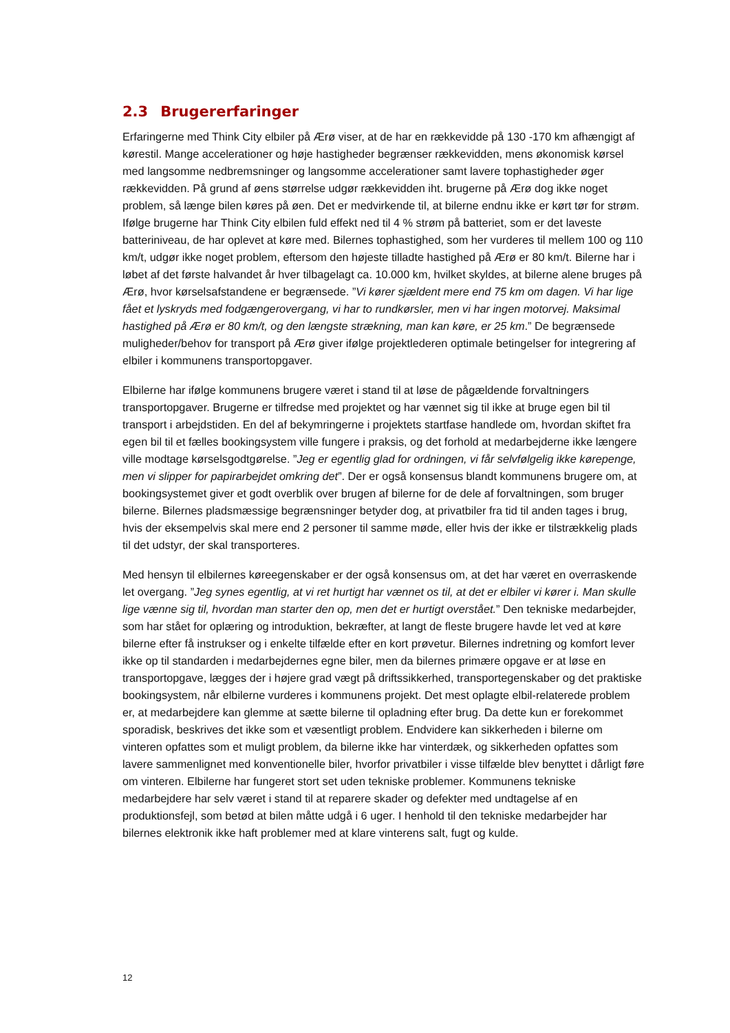2.3 Brugererfaringer
Erfaringerne med Think City elbiler på Ærø viser, at de har en rækkevidde på 130 -170 km afhængigt af kørestil. Mange accelerationer og høje hastigheder begrænser rækkevidden, mens økonomisk kørsel med langsomme nedbremsninger og langsomme accelerationer samt lavere tophastigheder øger rækkevidden. På grund af øens størrelse udgør rækkevidden iht. brugerne på Ærø dog ikke noget problem, så længe bilen køres på øen. Det er medvirkende til, at bilerne endnu ikke er kørt tør for strøm. Ifølge brugerne har Think City elbilen fuld effekt ned til 4 % strøm på batteriet, som er det laveste batteriniveau, de har oplevet at køre med. Bilernes tophastighed, som her vurderes til mellem 100 og 110 km/t, udgør ikke noget problem, eftersom den højeste tilladte hastighed på Ærø er 80 km/t. Bilerne har i løbet af det første halvandet år hver tilbagelagt ca. 10.000 km, hvilket skyldes, at bilerne alene bruges på Ærø, hvor kørselsafstandene er begrænsede. ”Vi kører sjældent mere end 75 km om dagen. Vi har lige fået et lyskryds med fodgængerovergang, vi har to rundkørsler, men vi har ingen motorvej. Maksimal hastighed på Ærø er 80 km/t, og den længste strækning, man kan køre, er 25 km.” De begrænsede muligheder/behov for transport på Ærø giver ifølge projektlederen optimale betingelser for integrering af elbiler i kommunens transportopgaver.
Elbilerne har ifølge kommunens brugere været i stand til at løse de pågældende forvaltningers transportopgaver. Brugerne er tilfredse med projektet og har vænnet sig til ikke at bruge egen bil til transport i arbejdstiden. En del af bekymringerne i projektets startfase handlede om, hvordan skiftet fra egen bil til et fælles bookingsystem ville fungere i praksis, og det forhold at medarbejderne ikke længere ville modtage kørselsgodtgørelse. ”Jeg er egentlig glad for ordningen, vi får selvfølgelig ikke kørepenge, men vi slipper for papirarbejdet omkring det”. Der er også konsensus blandt kommunens brugere om, at bookingsystemet giver et godt overblik over brugen af bilerne for de dele af forvaltningen, som bruger bilerne. Bilernes pladsmæssige begrænsninger betyder dog, at privatbiler fra tid til anden tages i brug, hvis der eksempelvis skal mere end 2 personer til samme møde, eller hvis der ikke er tilstrækkelig plads til det udstyr, der skal transporteres.
Med hensyn til elbilernes køreegenskaber er der også konsensus om, at det har været en overraskende let overgang. ”Jeg synes egentlig, at vi ret hurtigt har vænnet os til, at det er elbiler vi kører i. Man skulle lige vænne sig til, hvordan man starter den op, men det er hurtigt overstået.” Den tekniske medarbejder, som har stået for oplæring og introduktion, bekræfter, at langt de fleste brugere havde let ved at køre bilerne efter få instrukser og i enkelte tilfælde efter en kort prøvetur. Bilernes indretning og komfort lever ikke op til standarden i medarbejdernes egne biler, men da bilernes primære opgave er at løse en transportopgave, lægges der i højere grad vægt på driftssikkerhed, transportegenskaber og det praktiske bookingsystem, når elbilerne vurderes i kommunens projekt. Det mest oplagte elbil-relaterede problem er, at medarbejdere kan glemme at sætte bilerne til opladning efter brug. Da dette kun er forekommet sporadisk, beskrives det ikke som et væsentligt problem. Endvidere kan sikkerheden i bilerne om vinteren opfattes som et muligt problem, da bilerne ikke har vinterdæk, og sikkerheden opfattes som lavere sammenlignet med konventionelle biler, hvorfor privatbiler i visse tilfælde blev benyttet i dårligt føre om vinteren. Elbilerne har fungeret stort set uden tekniske problemer. Kommunens tekniske medarbejdere har selv været i stand til at reparere skader og defekter med undtagelse af en produktionsfejl, som betød at bilen måtte udgå i 6 uger. I henhold til den tekniske medarbejder har bilernes elektronik ikke haft problemer med at klare vinterens salt, fugt og kulde.
12